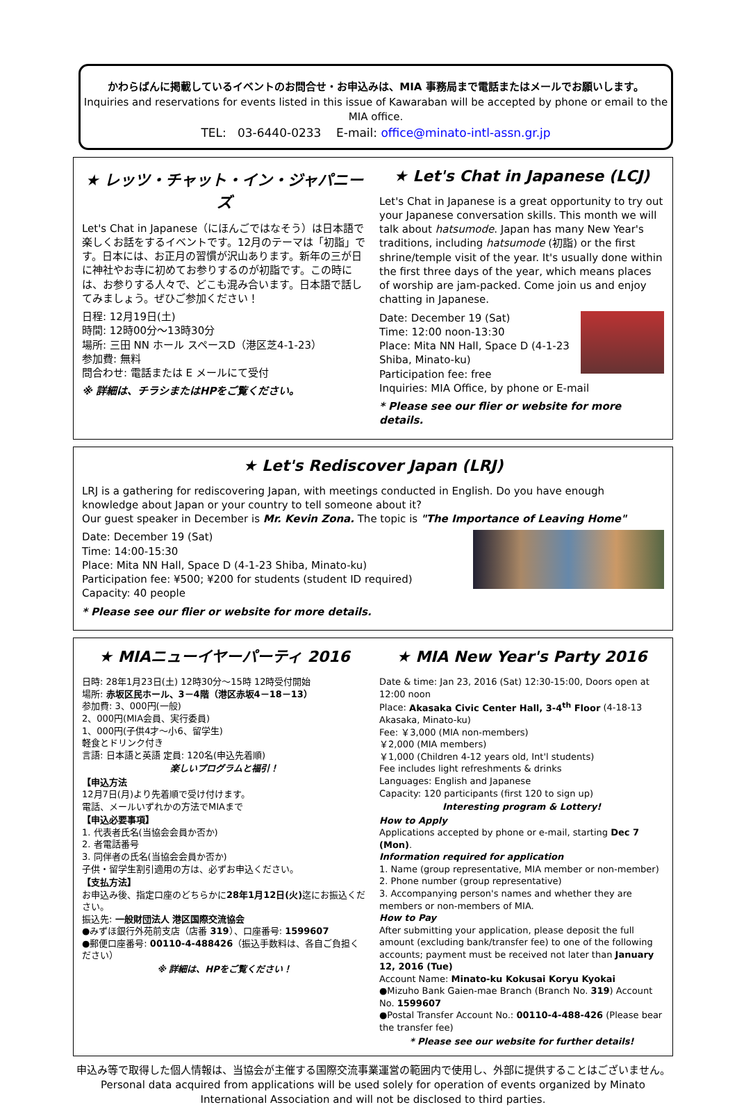かわらばんに掲載しているイベントのお問合せ・お申込みは、MIA 事務局まで電話またはメールでお願いします。
Inquiries and reservations for events listed in this issue of Kawaraban will be accepted by phone or email to the MIA office.
TEL: 03-6440-0233 E-mail: office@minato-intl-assn.gr.jp
★ レッツ・チャット・イン・ジャパニーズ
Let's Chat in Japanese（にほんごではなそう）は日本語で楽しくお話をするイベントです。12月のテーマは「初詣」です。日本には、お正月の習慣が沢山あります。新年の三が日に神社やお寺に初めてお参りするのが初詣です。この時には、お参りする人々で、どこも混み合います。日本語で話してみましょう。ぜひご参加ください！
日程: 12月19日(土)
時間: 12時00分～13時30分
場所: 三田 NN ホール スペースD（港区芝4-1-23）
参加費: 無料
問合わせ: 電話または E メールにて受付
※ 詳細は、チラシまたはHPをご覧ください。
★ Let's Chat in Japanese (LCJ)
Let's Chat in Japanese is a great opportunity to try out your Japanese conversation skills. This month we will talk about hatsumode. Japan has many New Year's traditions, including hatsumode (初詣) or the first shrine/temple visit of the year. It's usually done within the first three days of the year, which means places of worship are jam-packed. Come join us and enjoy chatting in Japanese.
Date: December 19 (Sat)
Time: 12:00 noon-13:30
Place: Mita NN Hall, Space D (4-1-23 Shiba, Minato-ku)
Participation fee: free
Inquiries: MIA Office, by phone or E-mail
* Please see our flier or website for more details.
★ Let's Rediscover Japan (LRJ)
LRJ is a gathering for rediscovering Japan, with meetings conducted in English. Do you have enough knowledge about Japan or your country to tell someone about it?
Our guest speaker in December is Mr. Kevin Zona. The topic is "The Importance of Leaving Home"
Date: December 19 (Sat)
Time: 14:00-15:30
Place: Mita NN Hall, Space D (4-1-23 Shiba, Minato-ku)
Participation fee: ¥500; ¥200 for students (student ID required)
Capacity: 40 people
* Please see our flier or website for more details.
★ MIAニューイヤーパーティ 2016
日時: 28年1月23日(土) 12時30分～15時 12時受付開始
場所: 赤坂区民ホール、3－4階（港区赤坂4－18－13）
参加費: 3、000円(一般)
2、000円(MIA会員、実行委員)
1、000円(子供4才～小6、留学生)
軽食とドリンク付き
言語: 日本語と英語 定員: 120名(申込先着順)
楽しいプログラムと福引！
【申込方法
12月7日(月)より先着順で受け付けます。
電話、メールいずれかの方法でMIAまで
【申込必要事項】
1. 代表者氏名(当協会会員か否か)
2. 者電話番号
3. 同伴者の氏名(当協会会員か否か)
子供・留学生割引適用の方は、必ずお申込ください。
【支払方法】
お申込み後、指定口座のどちらかに28年1月12日(火) 迄にお振込ください。
振込先: 一般財団法人 港区国際交流協会
●みずほ銀行外苑前支店（店番 319）、口座番号: 1599607
●郵便口座番号: 00110-4-488426（振込手数料は、各自ご負担ください）
※ 詳細は、HPをご覧ください！
★ MIA New Year's Party 2016
Date & time: Jan 23, 2016 (Sat) 12:30-15:00, Doors open at 12:00 noon
Place: Akasaka Civic Center Hall, 3-4<sup>th</sup> Floor (4-18-13 Akasaka, Minato-ku)
Fee: ￥3,000 (MIA non-members)
￥2,000 (MIA members)
￥1,000 (Children 4-12 years old, Int'l students)
Fee includes light refreshments & drinks
Languages: English and Japanese
Capacity: 120 participants (first 120 to sign up)
Interesting program & Lottery!
How to Apply
Applications accepted by phone or e-mail, starting Dec 7 (Mon).
Information required for application
1. Name (group representative, MIA member or non-member)
2. Phone number (group representative)
3. Accompanying person's names and whether they are members or non-members of MIA.
How to Pay
After submitting your application, please deposit the full amount (excluding bank/transfer fee) to one of the following accounts; payment must be received not later than January 12, 2016 (Tue)
Account Name: Minato-ku Kokusai Koryu Kyokai
●Mizuho Bank Gaien-mae Branch (Branch No. 319) Account No. 1599607
●Postal Transfer Account No.: 00110-4-488-426 (Please bear the transfer fee)
* Please see our website for further details!
申込み等で取得した個人情報は、当協会が主催する国際交流事業運営の範囲内で使用し、外部に提供することはございません。
Personal data acquired from applications will be used solely for operation of events organized by Minato International Association and will not be disclosed to third parties.